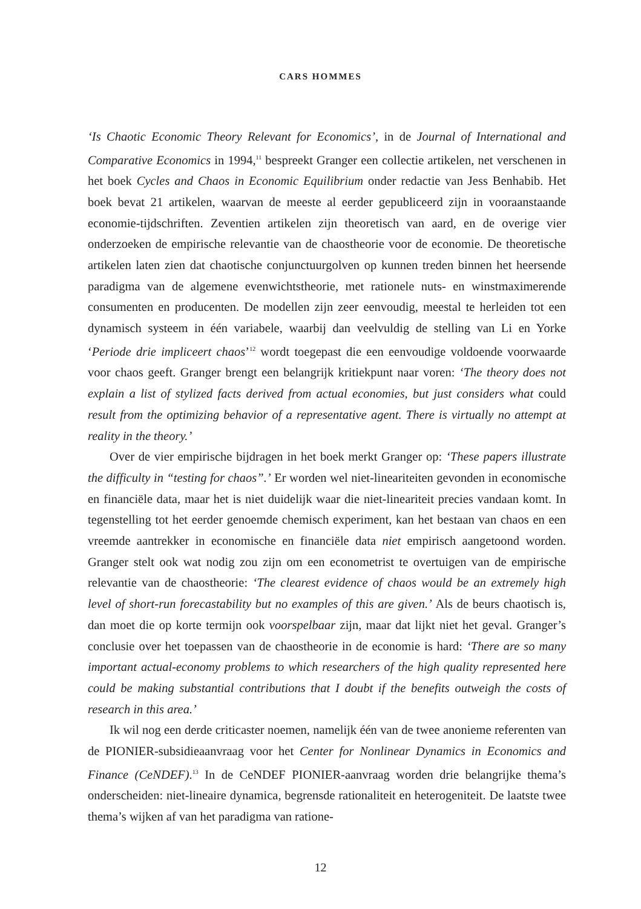CARS HOMMES
‘Is Chaotic Economic Theory Relevant for Economics’, in de Journal of International and Comparative Economics in 1994,<sup>11</sup> bespreekt Granger een collectie artikelen, net verschenen in het boek Cycles and Chaos in Economic Equilibrium onder redactie van Jess Benhabib. Het boek bevat 21 artikelen, waarvan de meeste al eerder gepubliceerd zijn in vooraanstaande economie-tijdschriften. Zeventien artikelen zijn theoretisch van aard, en de overige vier onderzoeken de empirische relevantie van de chaostheorie voor de economie. De theoretische artikelen laten zien dat chaotische conjunctuurgolven op kunnen treden binnen het heersende paradigma van de algemene evenwichtstheorie, met rationele nuts- en winstmaximerende consumenten en producenten. De modellen zijn zeer eenvoudig, meestal te herleiden tot een dynamisch systeem in één variabele, waarbij dan veelvuldig de stelling van Li en Yorke ‘Periode drie impliceert chaos’<sup>12</sup> wordt toegepast die een eenvoudige voldoende voorwaarde voor chaos geeft. Granger brengt een belangrijk kritiekpunt naar voren: ‘The theory does not explain a list of stylized facts derived from actual economies, but just considers what could result from the optimizing behavior of a representative agent. There is virtually no attempt at reality in the theory.’
Over de vier empirische bijdragen in het boek merkt Granger op: ‘These papers illustrate the difficulty in “testing for chaos”.’ Er worden wel niet-lineariteiten gevonden in economische en financiële data, maar het is niet duidelijk waar die niet-lineariteit precies vandaan komt. In tegenstelling tot het eerder genoemde chemisch experiment, kan het bestaan van chaos en een vreemde aantrekker in economische en financiële data niet empirisch aangetoond worden. Granger stelt ook wat nodig zou zijn om een econometrist te overtuigen van de empirische relevantie van de chaostheorie: ‘The clearest evidence of chaos would be an extremely high level of short-run forecastability but no examples of this are given.’ Als de beurs chaotisch is, dan moet die op korte termijn ook voorspelbaar zijn, maar dat lijkt niet het geval. Granger’s conclusie over het toepassen van de chaostheorie in de economie is hard: ‘There are so many important actual-economy problems to which researchers of the high quality represented here could be making substantial contributions that I doubt if the benefits outweigh the costs of research in this area.’
Ik wil nog een derde criticaster noemen, namelijk één van de twee anonieme referenten van de PIONIER-subsidieaanvraag voor het Center for Nonlinear Dynamics in Economics and Finance (CeNDEF).<sup>13</sup> In de CeNDEF PIONIER-aanvraag worden drie belangrijke thema’s onderscheiden: niet-lineaire dynamica, begrensde rationaliteit en heterogeniteit. De laatste twee thema’s wijken af van het paradigma van ratione-
12